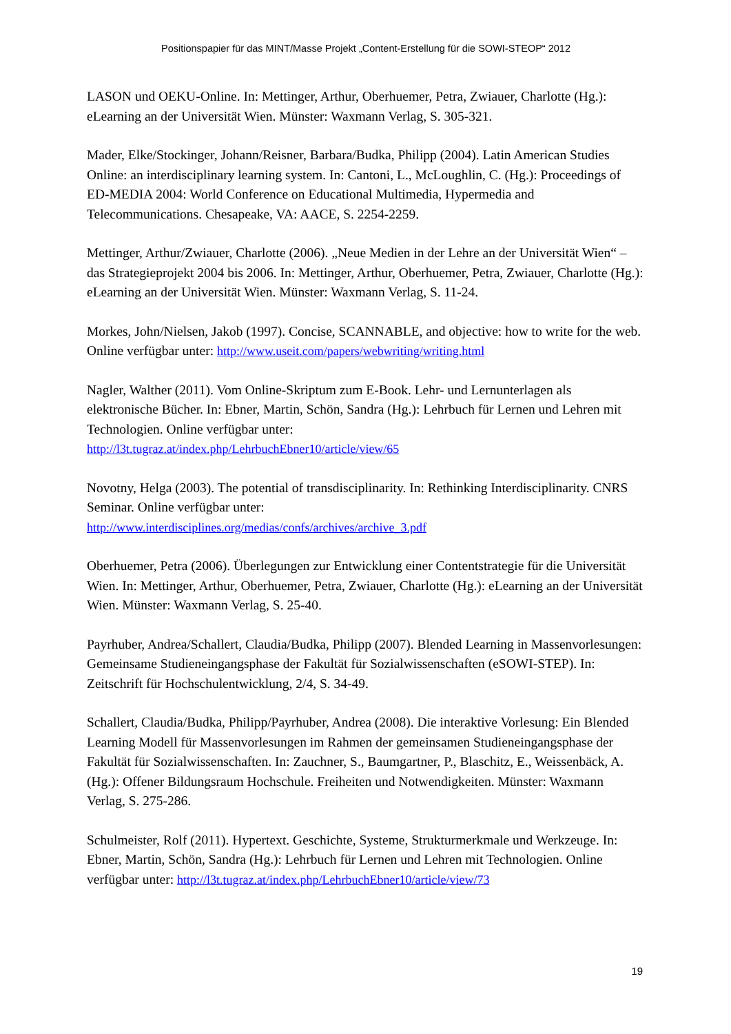Positionspapier für das MINT/Masse Projekt „Content-Erstellung für die SOWI-STEOP“ 2012
LASON und OEKU-Online. In: Mettinger, Arthur, Oberhuemer, Petra, Zwiauer, Charlotte (Hg.): eLearning an der Universität Wien. Münster: Waxmann Verlag, S. 305-321.
Mader, Elke/Stockinger, Johann/Reisner, Barbara/Budka, Philipp (2004). Latin American Studies Online: an interdisciplinary learning system. In: Cantoni, L., McLoughlin, C. (Hg.): Proceedings of ED-MEDIA 2004: World Conference on Educational Multimedia, Hypermedia and Telecommunications. Chesapeake, VA: AACE, S. 2254-2259.
Mettinger, Arthur/Zwiauer, Charlotte (2006). „Neue Medien in der Lehre an der Universität Wien“ – das Strategieprojekt 2004 bis 2006. In: Mettinger, Arthur, Oberhuemer, Petra, Zwiauer, Charlotte (Hg.): eLearning an der Universität Wien. Münster: Waxmann Verlag, S. 11-24.
Morkes, John/Nielsen, Jakob (1997). Concise, SCANNABLE, and objective: how to write for the web. Online verfügbar unter: http://www.useit.com/papers/webwriting/writing.html
Nagler, Walther (2011). Vom Online-Skriptum zum E-Book. Lehr- und Lernunterlagen als elektronische Bücher. In: Ebner, Martin, Schön, Sandra (Hg.): Lehrbuch für Lernen und Lehren mit Technologien. Online verfügbar unter:
http://l3t.tugraz.at/index.php/LehrbuchEbner10/article/view/65
Novotny, Helga (2003). The potential of transdisciplinarity. In: Rethinking Interdisciplinarity. CNRS Seminar. Online verfügbar unter:
http://www.interdisciplines.org/medias/confs/archives/archive_3.pdf
Oberhuemer, Petra (2006). Überlegungen zur Entwicklung einer Contentstrategie für die Universität Wien. In: Mettinger, Arthur, Oberhuemer, Petra, Zwiauer, Charlotte (Hg.): eLearning an der Universität Wien. Münster: Waxmann Verlag, S. 25-40.
Payrhuber, Andrea/Schallert, Claudia/Budka, Philipp (2007). Blended Learning in Massenvorlesungen: Gemeinsame Studieneingangsphase der Fakultät für Sozialwissenschaften (eSOWI-STEP). In: Zeitschrift für Hochschulentwicklung, 2/4, S. 34-49.
Schallert, Claudia/Budka, Philipp/Payrhuber, Andrea (2008). Die interaktive Vorlesung: Ein Blended Learning Modell für Massenvorlesungen im Rahmen der gemeinsamen Studieneingangsphase der Fakultät für Sozialwissenschaften. In: Zauchner, S., Baumgartner, P., Blaschitz, E., Weissenbäck, A. (Hg.): Offener Bildungsraum Hochschule. Freiheiten und Notwendigkeiten. Münster: Waxmann Verlag, S. 275-286.
Schulmeister, Rolf (2011). Hypertext. Geschichte, Systeme, Strukturmerkmale und Werkzeuge. In: Ebner, Martin, Schön, Sandra (Hg.): Lehrbuch für Lernen und Lehren mit Technologien. Online verfügbar unter: http://l3t.tugraz.at/index.php/LehrbuchEbner10/article/view/73
19